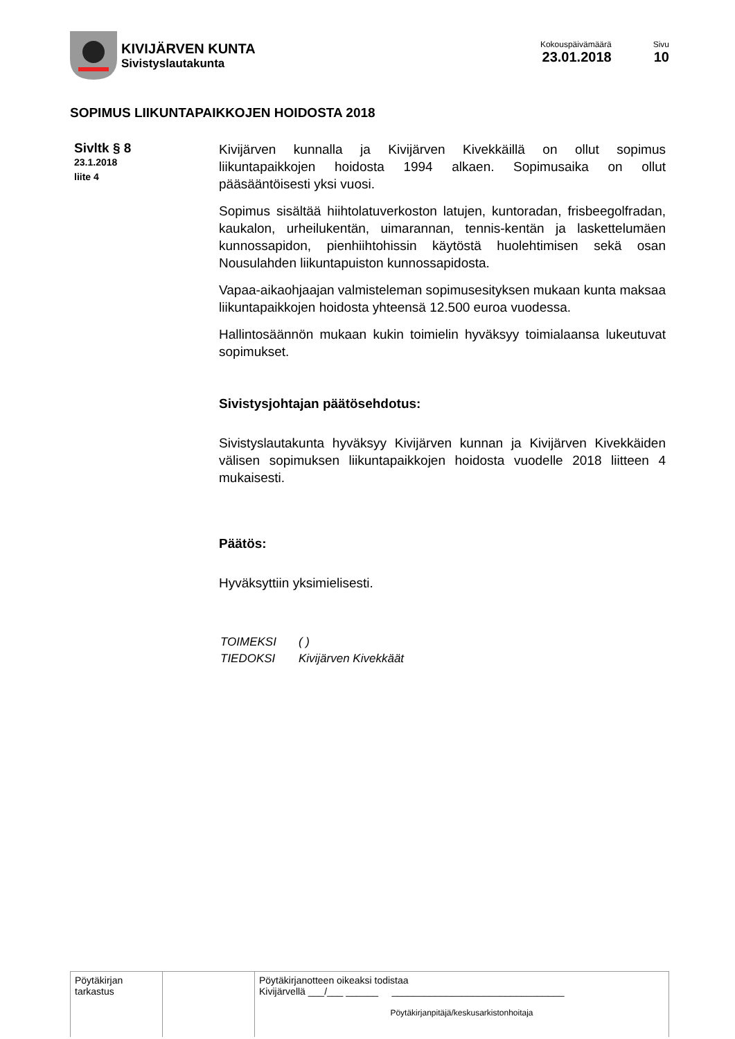KIVIJÄRVEN KUNTA
Sivistyslautakunta
Kokouspäivämäärä
23.01.2018
Sivu
10
SOPIMUS LIIKUNTAPAIKKOJEN HOIDOSTA 2018
Sivltk § 8
23.1.2018
liite 4
Kivijärven kunnalla ja Kivijärven Kivekkäillä on ollut sopimus liikuntapaikkojen hoidosta 1994 alkaen. Sopimusaika on ollut pääsääntöisesti yksi vuosi.
Sopimus sisältää hiihtolatuverkoston latujen, kuntoradan, frisbeegolfradan, kaukalon, urheilukentän, uimarannan, tennis-kentän ja laskettelumäen kunnossapidon, pienhiihtohissin käytöstä huolehtimisen sekä osan Nousulahden liikuntapuiston kunnossapidosta.
Vapaa-aikaohjaajan valmisteleman sopimusesityksen mukaan kunta maksaa liikuntapaikkojen hoidosta yhteensä 12.500 euroa vuodessa.
Hallintosäännön mukaan kukin toimielin hyväksyy toimialaansa lukeutuvat sopimukset.
Sivistysjohtajan päätösehdotus:
Sivistyslautakunta hyväksyy Kivijärven kunnan ja Kivijärven Kivekkäiden välisen sopimuksen liikuntapaikkojen hoidosta vuodelle 2018 liitteen 4 mukaisesti.
Päätös:
Hyväksyttiin yksimielisesti.
| TOIMEKSI | ( ) |
| TIEDOKSI | Kivijärven Kivekkäät |
| Pöytäkirjan tarkastus | | Pöytäkirjanotteen oikeaksi todistaa Kivijärvellä ___/___ ______ ________________________________ Pöytäkirjanpitäjä/keskusarkistonhoitaja |